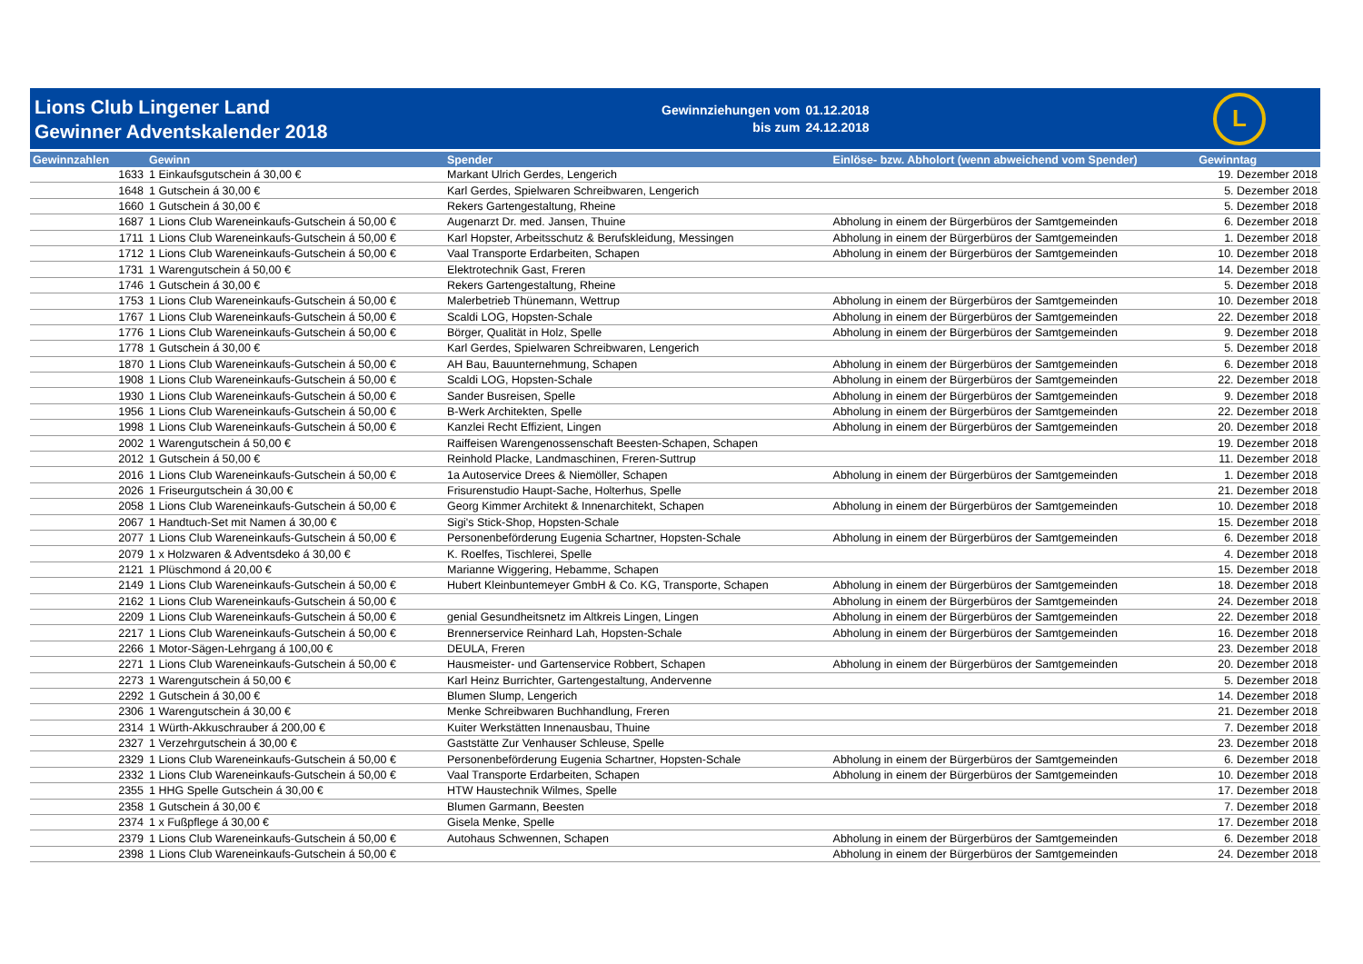Lions Club Lingener Land
Gewinner Adventskalender 2018
Gewinnziehungen vom
bis zum
01.12.2018
24.12.2018
L
| Gewinnzahlen | Gewinn | Spender | Einlöse- bzw. Abholort (wenn abweichend vom Spender) | Gewinntag |
| --- | --- | --- | --- | --- |
| 1633 | 1 Einkaufsgutschein á 30,00 € | Markant Ulrich Gerdes, Lengerich | | 19. Dezember 2018 |
| 1648 | 1 Gutschein á 30,00 € | Karl Gerdes, Spielwaren Schreibwaren, Lengerich | | 5. Dezember 2018 |
| 1660 | 1 Gutschein á 30,00 € | Rekers Gartengestaltung, Rheine | | 5. Dezember 2018 |
| 1687 | 1 Lions Club Wareneinkaufs-Gutschein á 50,00 € | Augenarzt Dr. med. Jansen, Thuine | Abholung in einem der Bürgerbüros der Samtgemeinden | 6. Dezember 2018 |
| 1711 | 1 Lions Club Wareneinkaufs-Gutschein á 50,00 € | Karl Hopster, Arbeitsschutz & Berufskleidung, Messingen | Abholung in einem der Bürgerbüros der Samtgemeinden | 1. Dezember 2018 |
| 1712 | 1 Lions Club Wareneinkaufs-Gutschein á 50,00 € | Vaal Transporte Erdarbeiten, Schapen | Abholung in einem der Bürgerbüros der Samtgemeinden | 10. Dezember 2018 |
| 1731 | 1 Warengutschein á 50,00 € | Elektrotechnik Gast, Freren | | 14. Dezember 2018 |
| 1746 | 1 Gutschein á 30,00 € | Rekers Gartengestaltung, Rheine | | 5. Dezember 2018 |
| 1753 | 1 Lions Club Wareneinkaufs-Gutschein á 50,00 € | Malerbetrieb Thünemann, Wettrup | Abholung in einem der Bürgerbüros der Samtgemeinden | 10. Dezember 2018 |
| 1767 | 1 Lions Club Wareneinkaufs-Gutschein á 50,00 € | Scaldi LOG, Hopsten-Schale | Abholung in einem der Bürgerbüros der Samtgemeinden | 22. Dezember 2018 |
| 1776 | 1 Lions Club Wareneinkaufs-Gutschein á 50,00 € | Börger, Qualität in Holz, Spelle | Abholung in einem der Bürgerbüros der Samtgemeinden | 9. Dezember 2018 |
| 1778 | 1 Gutschein á 30,00 € | Karl Gerdes, Spielwaren Schreibwaren, Lengerich | | 5. Dezember 2018 |
| 1870 | 1 Lions Club Wareneinkaufs-Gutschein á 50,00 € | AH Bau, Bauunternehmung, Schapen | Abholung in einem der Bürgerbüros der Samtgemeinden | 6. Dezember 2018 |
| 1908 | 1 Lions Club Wareneinkaufs-Gutschein á 50,00 € | Scaldi LOG, Hopsten-Schale | Abholung in einem der Bürgerbüros der Samtgemeinden | 22. Dezember 2018 |
| 1930 | 1 Lions Club Wareneinkaufs-Gutschein á 50,00 € | Sander Busreisen, Spelle | Abholung in einem der Bürgerbüros der Samtgemeinden | 9. Dezember 2018 |
| 1956 | 1 Lions Club Wareneinkaufs-Gutschein á 50,00 € | B-Werk Architekten, Spelle | Abholung in einem der Bürgerbüros der Samtgemeinden | 22. Dezember 2018 |
| 1998 | 1 Lions Club Wareneinkaufs-Gutschein á 50,00 € | Kanzlei Recht Effizient, Lingen | Abholung in einem der Bürgerbüros der Samtgemeinden | 20. Dezember 2018 |
| 2002 | 1 Warengutschein á 50,00 € | Raiffeisen Warengenossenschaft Beesten-Schapen, Schapen | | 19. Dezember 2018 |
| 2012 | 1 Gutschein á 50,00 € | Reinhold Placke, Landmaschinen, Freren-Suttrup | | 11. Dezember 2018 |
| 2016 | 1 Lions Club Wareneinkaufs-Gutschein á 50,00 € | 1a Autoservice Drees & Niemöller, Schapen | Abholung in einem der Bürgerbüros der Samtgemeinden | 1. Dezember 2018 |
| 2026 | 1 Friseurgutschein á 30,00 € | Frisurenstudio Haupt-Sache, Holterhus, Spelle | | 21. Dezember 2018 |
| 2058 | 1 Lions Club Wareneinkaufs-Gutschein á 50,00 € | Georg Kimmer Architekt & Innenarchitekt, Schapen | Abholung in einem der Bürgerbüros der Samtgemeinden | 10. Dezember 2018 |
| 2067 | 1 Handtuch-Set mit Namen á 30,00 € | Sigi's Stick-Shop, Hopsten-Schale | | 15. Dezember 2018 |
| 2077 | 1 Lions Club Wareneinkaufs-Gutschein á 50,00 € | Personenbeförderung Eugenia Schartner, Hopsten-Schale | Abholung in einem der Bürgerbüros der Samtgemeinden | 6. Dezember 2018 |
| 2079 | 1 x Holzwaren & Adventsdeko á 30,00 € | K. Roelfes, Tischlerei, Spelle | | 4. Dezember 2018 |
| 2121 | 1 Plüschmond á 20,00 € | Marianne Wiggering, Hebamme, Schapen | | 15. Dezember 2018 |
| 2149 | 1 Lions Club Wareneinkaufs-Gutschein á 50,00 € | Hubert Kleinbuntemeyer GmbH & Co. KG, Transporte, Schapen | Abholung in einem der Bürgerbüros der Samtgemeinden | 18. Dezember 2018 |
| 2162 | 1 Lions Club Wareneinkaufs-Gutschein á 50,00 € | | Abholung in einem der Bürgerbüros der Samtgemeinden | 24. Dezember 2018 |
| 2209 | 1 Lions Club Wareneinkaufs-Gutschein á 50,00 € | genial Gesundheitsnetz im Altkreis Lingen, Lingen | Abholung in einem der Bürgerbüros der Samtgemeinden | 22. Dezember 2018 |
| 2217 | 1 Lions Club Wareneinkaufs-Gutschein á 50,00 € | Brennerservice Reinhard Lah, Hopsten-Schale | Abholung in einem der Bürgerbüros der Samtgemeinden | 16. Dezember 2018 |
| 2266 | 1 Motor-Sägen-Lehrgang á 100,00 € | DEULA, Freren | | 23. Dezember 2018 |
| 2271 | 1 Lions Club Wareneinkaufs-Gutschein á 50,00 € | Hausmeister- und Gartenservice Robbert, Schapen | Abholung in einem der Bürgerbüros der Samtgemeinden | 20. Dezember 2018 |
| 2273 | 1 Warengutschein á 50,00 € | Karl Heinz Burrichter, Gartengestaltung, Andervenne | | 5. Dezember 2018 |
| 2292 | 1 Gutschein á 30,00 € | Blumen Slump, Lengerich | | 14. Dezember 2018 |
| 2306 | 1 Warengutschein á 30,00 € | Menke Schreibwaren Buchhandlung, Freren | | 21. Dezember 2018 |
| 2314 | 1 Würth-Akkuschrauber á 200,00 € | Kuiter Werkstätten Innenausbau, Thuine | | 7. Dezember 2018 |
| 2327 | 1 Verzehrgutschein á 30,00 € | Gaststätte Zur Venhauser Schleuse, Spelle | | 23. Dezember 2018 |
| 2329 | 1 Lions Club Wareneinkaufs-Gutschein á 50,00 € | Personenbeförderung Eugenia Schartner, Hopsten-Schale | Abholung in einem der Bürgerbüros der Samtgemeinden | 6. Dezember 2018 |
| 2332 | 1 Lions Club Wareneinkaufs-Gutschein á 50,00 € | Vaal Transporte Erdarbeiten, Schapen | Abholung in einem der Bürgerbüros der Samtgemeinden | 10. Dezember 2018 |
| 2355 | 1 HHG Spelle Gutschein á 30,00 € | HTW Haustechnik Wilmes, Spelle | | 17. Dezember 2018 |
| 2358 | 1 Gutschein á 30,00 € | Blumen Garmann, Beesten | | 7. Dezember 2018 |
| 2374 | 1 x Fußpflege á 30,00 € | Gisela Menke, Spelle | | 17. Dezember 2018 |
| 2379 | 1 Lions Club Wareneinkaufs-Gutschein á 50,00 € | Autohaus Schwennen, Schapen | Abholung in einem der Bürgerbüros der Samtgemeinden | 6. Dezember 2018 |
| 2398 | 1 Lions Club Wareneinkaufs-Gutschein á 50,00 € | | Abholung in einem der Bürgerbüros der Samtgemeinden | 24. Dezember 2018 |